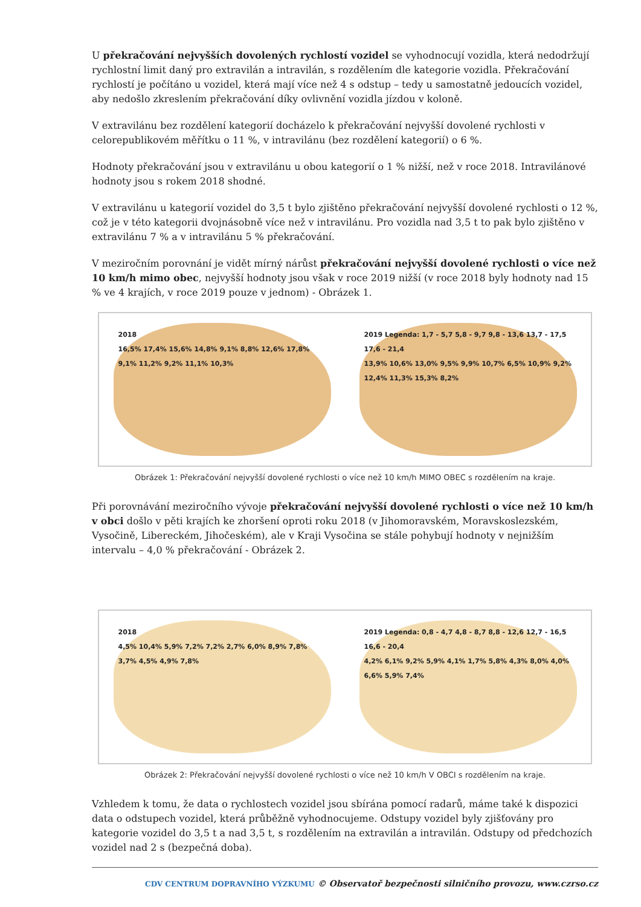U překračování nejvyšších dovolených rychlostí vozidel se vyhodnocují vozidla, která nedodržují rychlostní limit daný pro extravilán a intravilán, s rozdělením dle kategorie vozidla. Překračování rychlostí je počítáno u vozidel, která mají více než 4 s odstup – tedy u samostatně jedoucích vozidel, aby nedošlo zkreslením překračování díky ovlivnění vozidla jízdou v koloně.
V extravilánu bez rozdělení kategorií docházelo k překračování nejvyšší dovolené rychlosti v celorepublikovém měřítku o 11 %, v intravilánu (bez rozdělení kategorií) o 6 %.
Hodnoty překračování jsou v extravilánu u obou kategorií o 1 % nižší, než v roce 2018. Intravilánové hodnoty jsou s rokem 2018 shodné.
V extravilánu u kategorií vozidel do 3,5 t bylo zjištěno překračování nejvyšší dovolené rychlosti o 12 %, což je v této kategorii dvojnásobně více než v intravilánu. Pro vozidla nad 3,5 t to pak bylo zjištěno v extravilánu 7 % a v intravilánu 5 % překračování.
V meziročním porovnání je vidět mírný nárůst překračování nejvyšší dovolené rychlosti o více než 10 km/h mimo obec, nejvyšší hodnoty jsou však v roce 2019 nižší (v roce 2018 byly hodnoty nad 15 % ve 4 krajích, v roce 2019 pouze v jednom) - Obrázek 1.
2018
16,5% 17,4% 15,6% 14,8% 9,1% 8,8% 12,6% 17,8% 9,1% 11,2% 9,2% 11,1% 10,3%
2019 Legenda: 1,7 - 5,7 5,8 - 9,7 9,8 - 13,6 13,7 - 17,5 17,6 - 21,4
13,9% 10,6% 13,0% 9,5% 9,9% 10,7% 6,5% 10,9% 9,2% 12,4% 11,3% 15,3% 8,2%
Obrázek 1: Překračování nejvyšší dovolené rychlosti o více než 10 km/h MIMO OBEC s rozdělením na kraje.
Při porovnávání meziročního vývoje překračování nejvyšší dovolené rychlosti o více než 10 km/h v obci došlo v pěti krajích ke zhoršení oproti roku 2018 (v Jihomoravském, Moravskoslezském, Vysočině, Libereckém, Jihočeském), ale v Kraji Vysočina se stále pohybují hodnoty v nejnižším intervalu – 4,0 % překračování - Obrázek 2.
2018
4,5% 10,4% 5,9% 7,2% 7,2% 2,7% 6,0% 8,9% 7,8% 3,7% 4,5% 4,9% 7,8%
2019 Legenda: 0,8 - 4,7 4,8 - 8,7 8,8 - 12,6 12,7 - 16,5 16,6 - 20,4
4,2% 6,1% 9,2% 5,9% 4,1% 1,7% 5,8% 4,3% 8,0% 4,0% 6,6% 5,9% 7,4%
Obrázek 2: Překračování nejvyšší dovolené rychlosti o více než 10 km/h V OBCI s rozdělením na kraje.
Vzhledem k tomu, že data o rychlostech vozidel jsou sbírána pomocí radarů, máme také k dispozici data o odstupech vozidel, která průběžně vyhodnocujeme. Odstupy vozidel byly zjišťovány pro kategorie vozidel do 3,5 t a nad 3,5 t, s rozdělením na extravilán a intravilán. Odstupy od předchozích vozidel nad 2 s (bezpečná doba).
CDV CENTRUM DOPRAVNÍHO VÝZKUMU © Observatoř bezpečnosti silničního provozu, www.czrso.cz